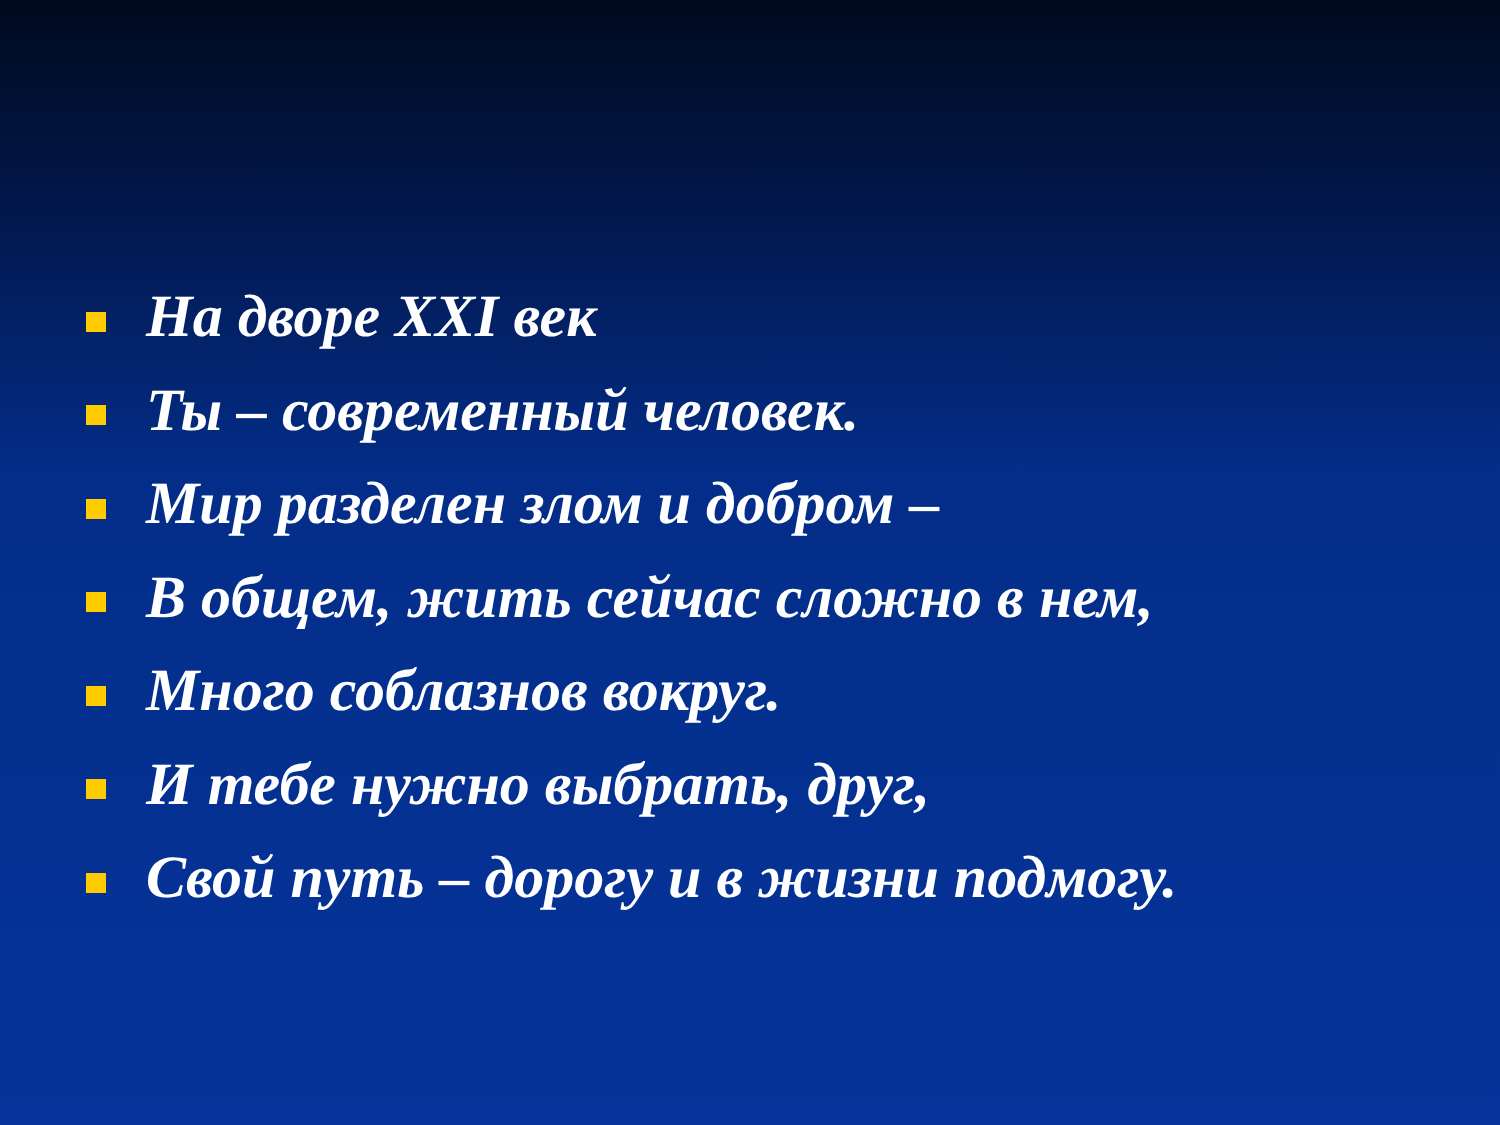На дворе XXI век
Ты – современный человек.
Мир разделен злом и добром –
В общем, жить сейчас сложно в нем,
Много соблазнов вокруг.
И тебе нужно выбрать, друг,
Свой путь – дорогу и в жизни подмогу.